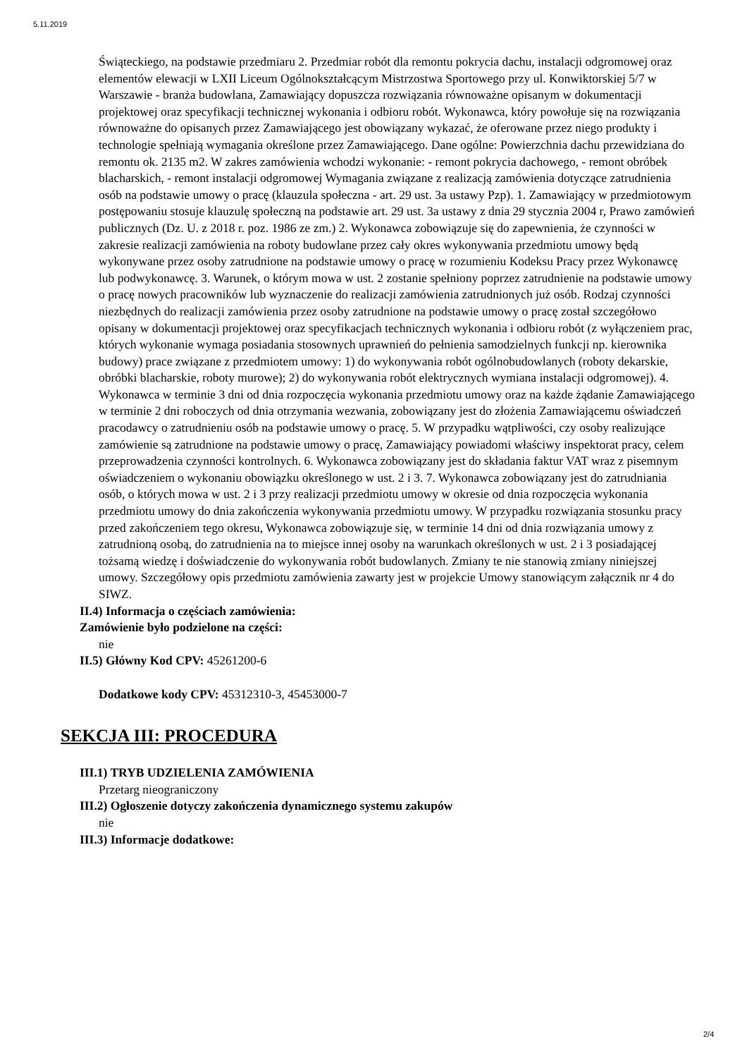5.11.2019
Świąteckiego, na podstawie przedmiaru 2. Przedmiar robót dla remontu pokrycia dachu, instalacji odgromowej oraz elementów elewacji w LXII Liceum Ogólnokształcącym Mistrzostwa Sportowego przy ul. Konwiktorskiej 5/7 w Warszawie - branża budowlana, Zamawiający dopuszcza rozwiązania równoważne opisanym w dokumentacji projektowej oraz specyfikacji technicznej wykonania i odbioru robót. Wykonawca, który powołuje się na rozwiązania równoważne do opisanych przez Zamawiającego jest obowiązany wykazać, że oferowane przez niego produkty i technologie spełniają wymagania określone przez Zamawiającego. Dane ogólne: Powierzchnia dachu przewidziana do remontu ok. 2135 m2. W zakres zamówienia wchodzi wykonanie: - remont pokrycia dachowego, - remont obróbek blacharskich, - remont instalacji odgromowej Wymagania związane z realizacją zamówienia dotyczące zatrudnienia osób na podstawie umowy o pracę (klauzula społeczna - art. 29 ust. 3a ustawy Pzp). 1. Zamawiający w przedmiotowym postępowaniu stosuje klauzulę społeczną na podstawie art. 29 ust. 3a ustawy z dnia 29 stycznia 2004 r, Prawo zamówień publicznych (Dz. U. z 2018 r. poz. 1986 ze zm.) 2. Wykonawca zobowiązuje się do zapewnienia, że czynności w zakresie realizacji zamówienia na roboty budowlane przez cały okres wykonywania przedmiotu umowy będą wykonywane przez osoby zatrudnione na podstawie umowy o pracę w rozumieniu Kodeksu Pracy przez Wykonawcę lub podwykonawcę. 3. Warunek, o którym mowa w ust. 2 zostanie spełniony poprzez zatrudnienie na podstawie umowy o pracę nowych pracowników lub wyznaczenie do realizacji zamówienia zatrudnionych już osób. Rodzaj czynności niezbędnych do realizacji zamówienia przez osoby zatrudnione na podstawie umowy o pracę został szczegółowo opisany w dokumentacji projektowej oraz specyfikacjach technicznych wykonania i odbioru robót (z wyłączeniem prac, których wykonanie wymaga posiadania stosownych uprawnień do pełnienia samodzielnych funkcji np. kierownika budowy) prace związane z przedmiotem umowy: 1) do wykonywania robót ogólnobudowlanych (roboty dekarskie, obróbki blacharskie, roboty murowe); 2) do wykonywania robót elektrycznych wymiana instalacji odgromowej). 4. Wykonawca w terminie 3 dni od dnia rozpoczęcia wykonania przedmiotu umowy oraz na każde żądanie Zamawiającego w terminie 2 dni roboczych od dnia otrzymania wezwania, zobowiązany jest do złożenia Zamawiającemu oświadczeń pracodawcy o zatrudnieniu osób na podstawie umowy o pracę. 5. W przypadku wątpliwości, czy osoby realizujące zamówienie są zatrudnione na podstawie umowy o pracę, Zamawiający powiadomi właściwy inspektorat pracy, celem przeprowadzenia czynności kontrolnych. 6. Wykonawca zobowiązany jest do składania faktur VAT wraz z pisemnym oświadczeniem o wykonaniu obowiązku określonego w ust. 2 i 3. 7. Wykonawca zobowiązany jest do zatrudniania osób, o których mowa w ust. 2 i 3 przy realizacji przedmiotu umowy w okresie od dnia rozpoczęcia wykonania przedmiotu umowy do dnia zakończenia wykonywania przedmiotu umowy. W przypadku rozwiązania stosunku pracy przed zakończeniem tego okresu, Wykonawca zobowiązuje się, w terminie 14 dni od dnia rozwiązania umowy z zatrudnioną osobą, do zatrudnienia na to miejsce innej osoby na warunkach określonych w ust. 2 i 3 posiadającej tożsamą wiedzę i doświadczenie do wykonywania robót budowlanych. Zmiany te nie stanowią zmiany niniejszej umowy. Szczegółowy opis przedmiotu zamówienia zawarty jest w projekcie Umowy stanowiącym załącznik nr 4 do SIWZ.
II.4) Informacja o częściach zamówienia:
Zamówienie było podzielone na części:
nie
II.5) Główny Kod CPV: 45261200-6
Dodatkowe kody CPV: 45312310-3, 45453000-7
SEKCJA III: PROCEDURA
III.1) TRYB UDZIELENIA ZAMÓWIENIA
Przetarg nieograniczony
III.2) Ogłoszenie dotyczy zakończenia dynamicznego systemu zakupów
nie
III.3) Informacje dodatkowe:
2/4